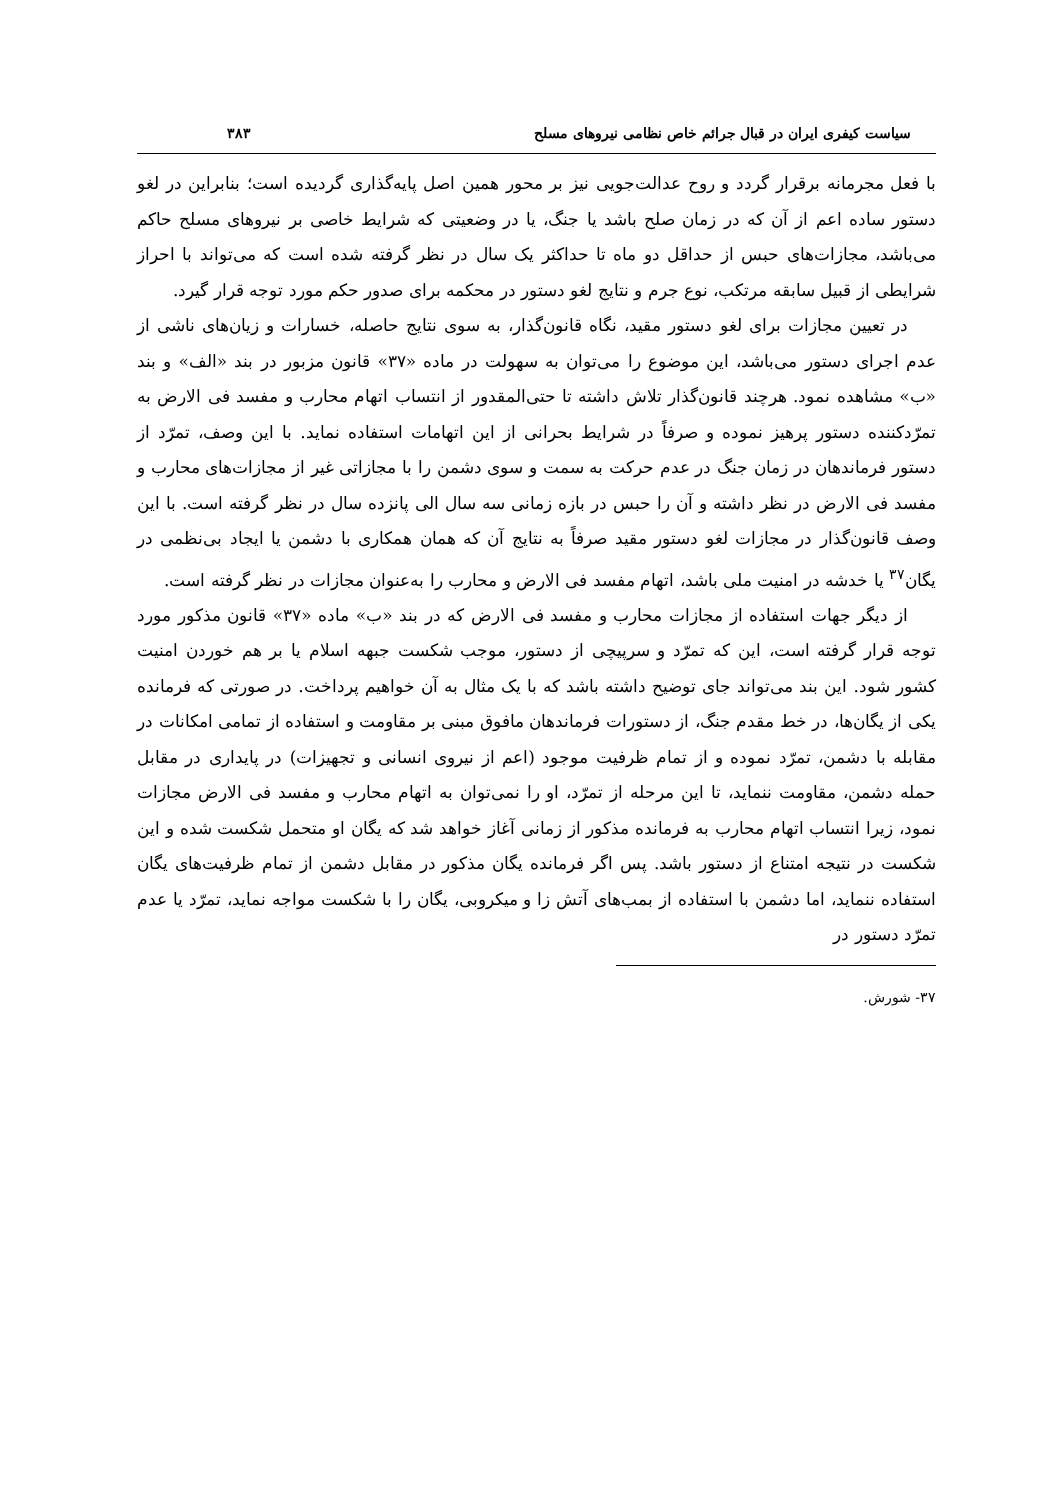سیاست کیفری ایران در قبال جرائم خاص نظامی نیروهای مسلح ۳۸۳
با فعل مجرمانه برقرار گردد و روح عدالت‌جویی نیز بر محور همین اصل پایه‌گذاری گردیده است؛ بنابراین در لغو دستور ساده اعم از آن که در زمان صلح باشد یا جنگ، یا در وضعیتی که شرایط خاصی بر نیروهای مسلح حاکم می‌باشد، مجازات‌های حبس از حداقل دو ماه تا حداکثر یک سال در نظر گرفته شده است که می‌تواند با احراز شرایطی از قبیل سابقه مرتکب، نوع جرم و نتایج لغو دستور در محکمه برای صدور حکم مورد توجه قرار گیرد.
در تعیین مجازات برای لغو دستور مقید، نگاه قانون‌گذار، به سوی نتایج حاصله، خسارات و زیان‌های ناشی از عدم اجرای دستور می‌باشد، این موضوع را می‌توان به سهولت در ماده «۳۷» قانون مزبور در بند «الف» و بند «ب» مشاهده نمود. هرچند قانون‌گذار تلاش داشته تا حتی‌المقدور از انتساب اتهام محارب و مفسد فی الارض به تمرّدکننده دستور پرهیز نموده و صرفاً در شرایط بحرانی از این اتهامات استفاده نماید. با این وصف، تمرّد از دستور فرماندهان در زمان جنگ در عدم حرکت به سمت و سوی دشمن را با مجازاتی غیر از مجازات‌های محارب و مفسد فی الارض در نظر داشته و آن را حبس در بازه زمانی سه سال الی پانزده سال در نظر گرفته است. با این وصف قانون‌گذار در مجازات لغو دستور مقید صرفاً به نتایج آن که همان همکاری با دشمن یا ایجاد بی‌نظمی در یگان<sup>۳۷</sup> یا خدشه در امنیت ملی باشد، اتهام مفسد فی الارض و محارب را به‌عنوان مجازات در نظر گرفته است.
از دیگر جهات استفاده از مجازات محارب و مفسد فی الارض که در بند «ب» ماده «۳۷» قانون مذکور مورد توجه قرار گرفته است، این که تمرّد و سرپیچی از دستور، موجب شکست جبهه اسلام یا بر هم خوردن امنیت کشور شود. این بند می‌تواند جای توضیح داشته باشد که با یک مثال به آن خواهیم پرداخت. در صورتی که فرمانده یکی از یگان‌ها، در خط مقدم جنگ، از دستورات فرماندهان مافوق مبنی بر مقاومت و استفاده از تمامی امکانات در مقابله با دشمن، تمرّد نموده و از تمام ظرفیت موجود (اعم از نیروی انسانی و تجهیزات) در پایداری در مقابل حمله دشمن، مقاومت ننماید، تا این مرحله از تمرّد، او را نمی‌توان به اتهام محارب و مفسد فی الارض مجازات نمود، زیرا انتساب اتهام محارب به فرمانده مذکور از زمانی آغاز خواهد شد که یگان او متحمل شکست شده و این شکست در نتیجه امتناع از دستور باشد. پس اگر فرمانده یگان مذکور در مقابل دشمن از تمام ظرفیت‌های یگان استفاده ننماید، اما دشمن با استفاده از بمب‌های آتش زا و میکروبی، یگان را با شکست مواجه نماید، تمرّد یا عدم تمرّد دستور در
۳۷- شورش.